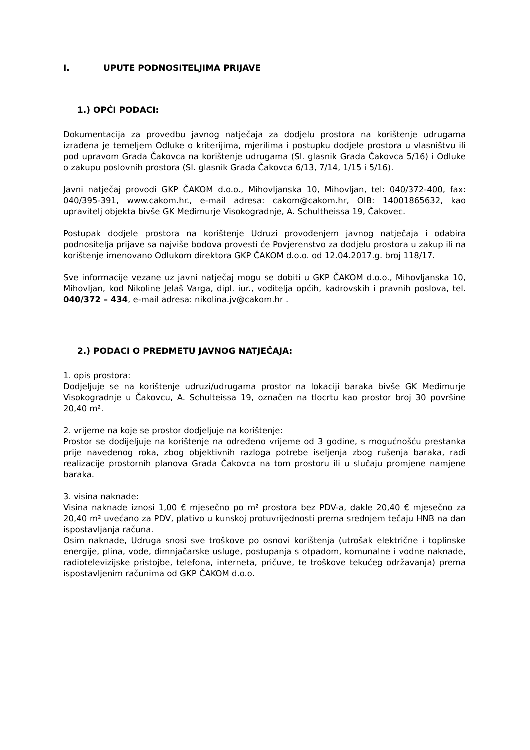I. UPUTE PODNOSITELJIMA PRIJAVE
1.) OPĆI PODACI:
Dokumentacija za provedbu javnog natječaja za dodjelu prostora na korištenje udrugama izrađena je temeljem Odluke o kriterijima, mjerilima i postupku dodjele prostora u vlasništvu ili pod upravom Grada Čakovca na korištenje udrugama (Sl. glasnik Grada Čakovca 5/16) i Odluke o zakupu poslovnih prostora (Sl. glasnik Grada Čakovca 6/13, 7/14, 1/15 i 5/16).
Javni natječaj provodi GKP ČAKOM d.o.o., Mihovljanska 10, Mihovljan, tel: 040/372-400, fax: 040/395-391, www.cakom.hr., e-mail adresa: cakom@cakom.hr, OIB: 14001865632, kao upravitelj objekta bivše GK Međimurje Visokogradnje, A. Schultheissa 19, Čakovec.
Postupak dodjele prostora na korištenje Udruzi provođenjem javnog natječaja i odabira podnositelja prijave sa najviše bodova provesti će Povjerenstvo za dodjelu prostora u zakup ili na korištenje imenovano Odlukom direktora GKP ČAKOM d.o.o. od 12.04.2017.g. broj 118/17.
Sve informacije vezane uz javni natječaj mogu se dobiti u GKP ČAKOM d.o.o., Mihovljanska 10, Mihovljan, kod Nikoline Jelaš Varga, dipl. iur., voditelja općih, kadrovskih i pravnih poslova, tel. 040/372 – 434, e-mail adresa: nikolina.jv@cakom.hr .
2.) PODACI O PREDMETU JAVNOG NATJEČAJA:
1. opis prostora:
Dodjeljuje se na korištenje udruzi/udrugama prostor na lokaciji baraka bivše GK Međimurje Visokogradnje u Čakovcu, A. Schulteissa 19, označen na tlocrtu kao prostor broj 30 površine 20,40 m².
2. vrijeme na koje se prostor dodjeljuje na korištenje:
Prostor se dodijeljuje na korištenje na određeno vrijeme od 3 godine, s mogućnošću prestanka prije navedenog roka, zbog objektivnih razloga potrebe iseljenja zbog rušenja baraka, radi realizacije prostornih planova Grada Čakovca na tom prostoru ili u slučaju promjene namjene baraka.
3. visina naknade:
Visina naknade iznosi 1,00 € mjesečno po m² prostora bez PDV-a, dakle 20,40 € mjesečno za 20,40 m² uvećano za PDV, plativo u kunskoj protuvrijednosti prema srednjem tečaju HNB na dan ispostavljanja računa.
Osim naknade, Udruga snosi sve troškove po osnovi korištenja (utrošak električne i toplinske energije, plina, vode, dimnjačarske usluge, postupanja s otpadom, komunalne i vodne naknade, radiotelevizijske pristojbe, telefona, interneta, pričuve, te troškove tekućeg održavanja) prema ispostavljenim računima od GKP ČAKOM d.o.o.